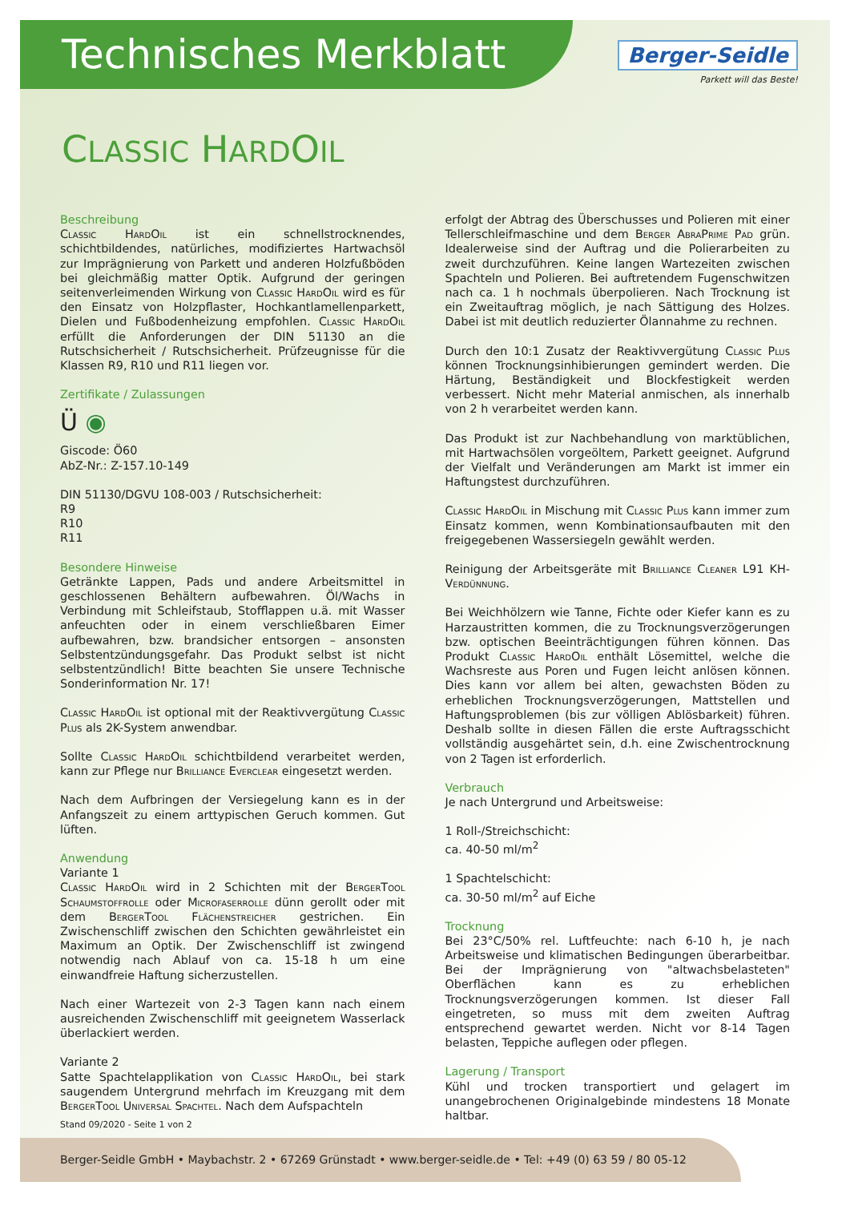Technisches Merkblatt
Berger-Seidle
Parkett will das Beste!
CLASSIC HARDOIL
Beschreibung
Classic HardOil ist ein schnellstrocknendes, schichtbildendes, natürliches, modifiziertes Hartwachsöl zur Imprägnierung von Parkett und anderen Holzfußböden bei gleichmäßig matter Optik. Aufgrund der geringen seitenverleimenden Wirkung von Classic HardOil wird es für den Einsatz von Holzpflaster, Hochkantlamellenparkett, Dielen und Fußbodenheizung empfohlen. Classic HardOil erfüllt die Anforderungen der DIN 51130 an die Rutschsicherheit / Rutschsicherheit. Prüfzeugnisse für die Klassen R9, R10 und R11 liegen vor.
Zertifikate / Zulassungen
Ü ◉
Giscode: Ö60
AbZ-Nr.: Z-157.10-149
DIN 51130/DGVU 108-003 / Rutschsicherheit:
R9
R10
R11
Besondere Hinweise
Getränkte Lappen, Pads und andere Arbeitsmittel in geschlossenen Behältern aufbewahren. Öl/Wachs in Verbindung mit Schleifstaub, Stofflappen u.ä. mit Wasser anfeuchten oder in einem verschließbaren Eimer aufbewahren, bzw. brandsicher entsorgen – ansonsten Selbstentzündungsgefahr. Das Produkt selbst ist nicht selbstentzündlich! Bitte beachten Sie unsere Technische Sonderinformation Nr. 17!
Classic HardOil ist optional mit der Reaktivvergütung Classic Plus als 2K-System anwendbar.
Sollte Classic HardOil schichtbildend verarbeitet werden, kann zur Pflege nur Brilliance Everclear eingesetzt werden.
Nach dem Aufbringen der Versiegelung kann es in der Anfangszeit zu einem arttypischen Geruch kommen. Gut lüften.
Anwendung
Variante 1
Classic HardOil wird in 2 Schichten mit der BergerTool Schaumstoffrolle oder Microfaserrolle dünn gerollt oder mit dem BergerTool Flächenstreicher gestrichen. Ein Zwischenschliff zwischen den Schichten gewährleistet ein Maximum an Optik. Der Zwischenschliff ist zwingend notwendig nach Ablauf von ca. 15-18 h um eine einwandfreie Haftung sicherzustellen.
Nach einer Wartezeit von 2-3 Tagen kann nach einem ausreichenden Zwischenschliff mit geeignetem Wasserlack überlackiert werden.
Variante 2
Satte Spachtelapplikation von Classic HardOil, bei stark saugendem Untergrund mehrfach im Kreuzgang mit dem BergerTool Universal Spachtel. Nach dem Aufspachteln
erfolgt der Abtrag des Überschusses und Polieren mit einer Tellerschleifmaschine und dem Berger AbraPrime Pad grün. Idealerweise sind der Auftrag und die Polierarbeiten zu zweit durchzuführen. Keine langen Wartezeiten zwischen Spachteln und Polieren. Bei auftretendem Fugenschwitzen nach ca. 1 h nochmals überpolieren. Nach Trocknung ist ein Zweitauftrag möglich, je nach Sättigung des Holzes. Dabei ist mit deutlich reduzierter Ölannahme zu rechnen.
Durch den 10:1 Zusatz der Reaktivvergütung Classic Plus können Trocknungsinhibierungen gemindert werden. Die Härtung, Beständigkeit und Blockfestigkeit werden verbessert. Nicht mehr Material anmischen, als innerhalb von 2 h verarbeitet werden kann.
Das Produkt ist zur Nachbehandlung von marktüblichen, mit Hartwachsölen vorgeöltem, Parkett geeignet. Aufgrund der Vielfalt und Veränderungen am Markt ist immer ein Haftungstest durchzuführen.
Classic HardOil in Mischung mit Classic Plus kann immer zum Einsatz kommen, wenn Kombinationsaufbauten mit den freigegebenen Wassersiegeln gewählt werden.
Reinigung der Arbeitsgeräte mit Brilliance Cleaner L91 KH-Verdünnung.
Bei Weichhölzern wie Tanne, Fichte oder Kiefer kann es zu Harzaustritten kommen, die zu Trocknungsverzögerungen bzw. optischen Beeinträchtigungen führen können. Das Produkt Classic HardOil enthält Lösemittel, welche die Wachsreste aus Poren und Fugen leicht anlösen können. Dies kann vor allem bei alten, gewachsten Böden zu erheblichen Trocknungsverzögerungen, Mattstellen und Haftungsproblemen (bis zur völligen Ablösbarkeit) führen. Deshalb sollte in diesen Fällen die erste Auftragsschicht vollständig ausgehärtet sein, d.h. eine Zwischentrocknung von 2 Tagen ist erforderlich.
Verbrauch
Je nach Untergrund und Arbeitsweise:
1 Roll-/Streichschicht:
ca. 40-50 ml/m<sup>2</sup>
1 Spachtelschicht:
ca. 30-50 ml/m<sup>2</sup> auf Eiche
Trocknung
Bei 23°C/50% rel. Luftfeuchte: nach 6-10 h, je nach Arbeitsweise und klimatischen Bedingungen überarbeitbar. Bei der Imprägnierung von "altwachsbelasteten" Oberflächen kann es zu erheblichen Trocknungsverzögerungen kommen. Ist dieser Fall eingetreten, so muss mit dem zweiten Auftrag entsprechend gewartet werden. Nicht vor 8-14 Tagen belasten, Teppiche auflegen oder pflegen.
Lagerung / Transport
Kühl und trocken transportiert und gelagert im unangebrochenen Originalgebinde mindestens 18 Monate haltbar.
Stand 09/2020 - Seite 1 von 2
Berger-Seidle GmbH • Maybachstr. 2 • 67269 Grünstadt • www.berger-seidle.de • Tel: +49 (0) 63 59 / 80 05-12